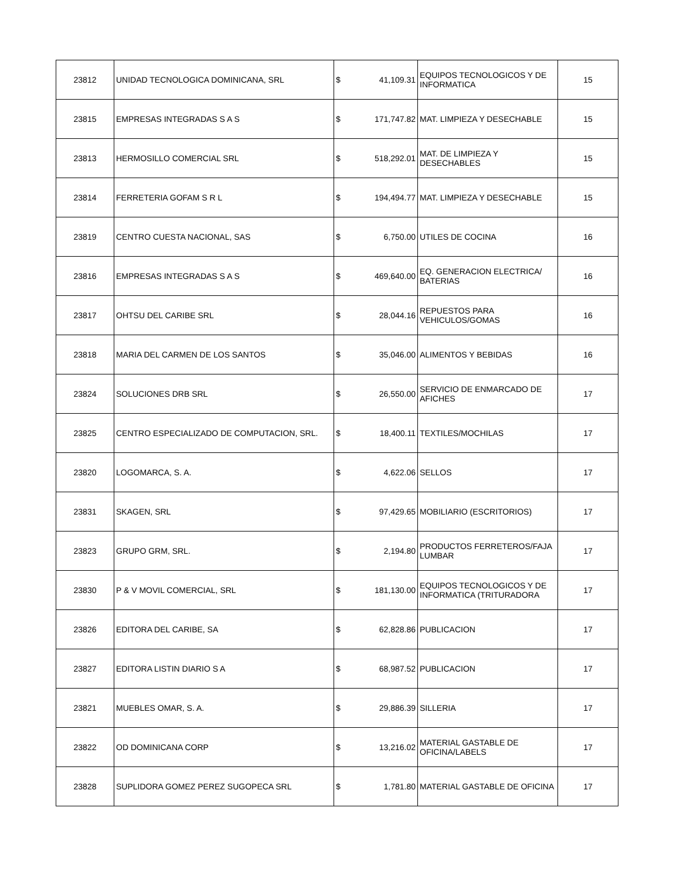| 23812 | UNIDAD TECNOLOGICA DOMINICANA, SRL | $ | 41,109.31 | EQUIPOS TECNOLOGICOS Y DE INFORMATICA | 15 |
| 23815 | EMPRESAS INTEGRADAS S A S | $ | 171,747.82 | MAT. LIMPIEZA Y DESECHABLE | 15 |
| 23813 | HERMOSILLO COMERCIAL SRL | $ | 518,292.01 | MAT. DE LIMPIEZA Y DESECHABLES | 15 |
| 23814 | FERRETERIA GOFAM S R L | $ | 194,494.77 | MAT. LIMPIEZA Y DESECHABLE | 15 |
| 23819 | CENTRO CUESTA NACIONAL, SAS | $ | 6,750.00 | UTILES DE COCINA | 16 |
| 23816 | EMPRESAS INTEGRADAS S A S | $ | 469,640.00 | EQ. GENERACION ELECTRICA/ BATERIAS | 16 |
| 23817 | OHTSU DEL CARIBE SRL | $ | 28,044.16 | REPUESTOS PARA VEHICULOS/GOMAS | 16 |
| 23818 | MARIA DEL CARMEN DE LOS SANTOS | $ | 35,046.00 | ALIMENTOS Y BEBIDAS | 16 |
| 23824 | SOLUCIONES DRB SRL | $ | 26,550.00 | SERVICIO DE ENMARCADO DE AFICHES | 17 |
| 23825 | CENTRO ESPECIALIZADO DE COMPUTACION, SRL. | $ | 18,400.11 | TEXTILES/MOCHILAS | 17 |
| 23820 | LOGOMARCA, S. A. | $ | 4,622.06 | SELLOS | 17 |
| 23831 | SKAGEN, SRL | $ | 97,429.65 | MOBILIARIO (ESCRITORIOS) | 17 |
| 23823 | GRUPO GRM, SRL. | $ | 2,194.80 | PRODUCTOS FERRETEROS/FAJA LUMBAR | 17 |
| 23830 | P & V MOVIL COMERCIAL, SRL | $ | 181,130.00 | EQUIPOS TECNOLOGICOS Y DE INFORMATICA (TRITURADORA | 17 |
| 23826 | EDITORA DEL CARIBE, SA | $ | 62,828.86 | PUBLICACION | 17 |
| 23827 | EDITORA LISTIN DIARIO S A | $ | 68,987.52 | PUBLICACION | 17 |
| 23821 | MUEBLES OMAR, S. A. | $ | 29,886.39 | SILLERIA | 17 |
| 23822 | OD DOMINICANA CORP | $ | 13,216.02 | MATERIAL GASTABLE DE OFICINA/LABELS | 17 |
| 23828 | SUPLIDORA GOMEZ PEREZ SUGOPECA SRL | $ | 1,781.80 | MATERIAL GASTABLE DE OFICINA | 17 |